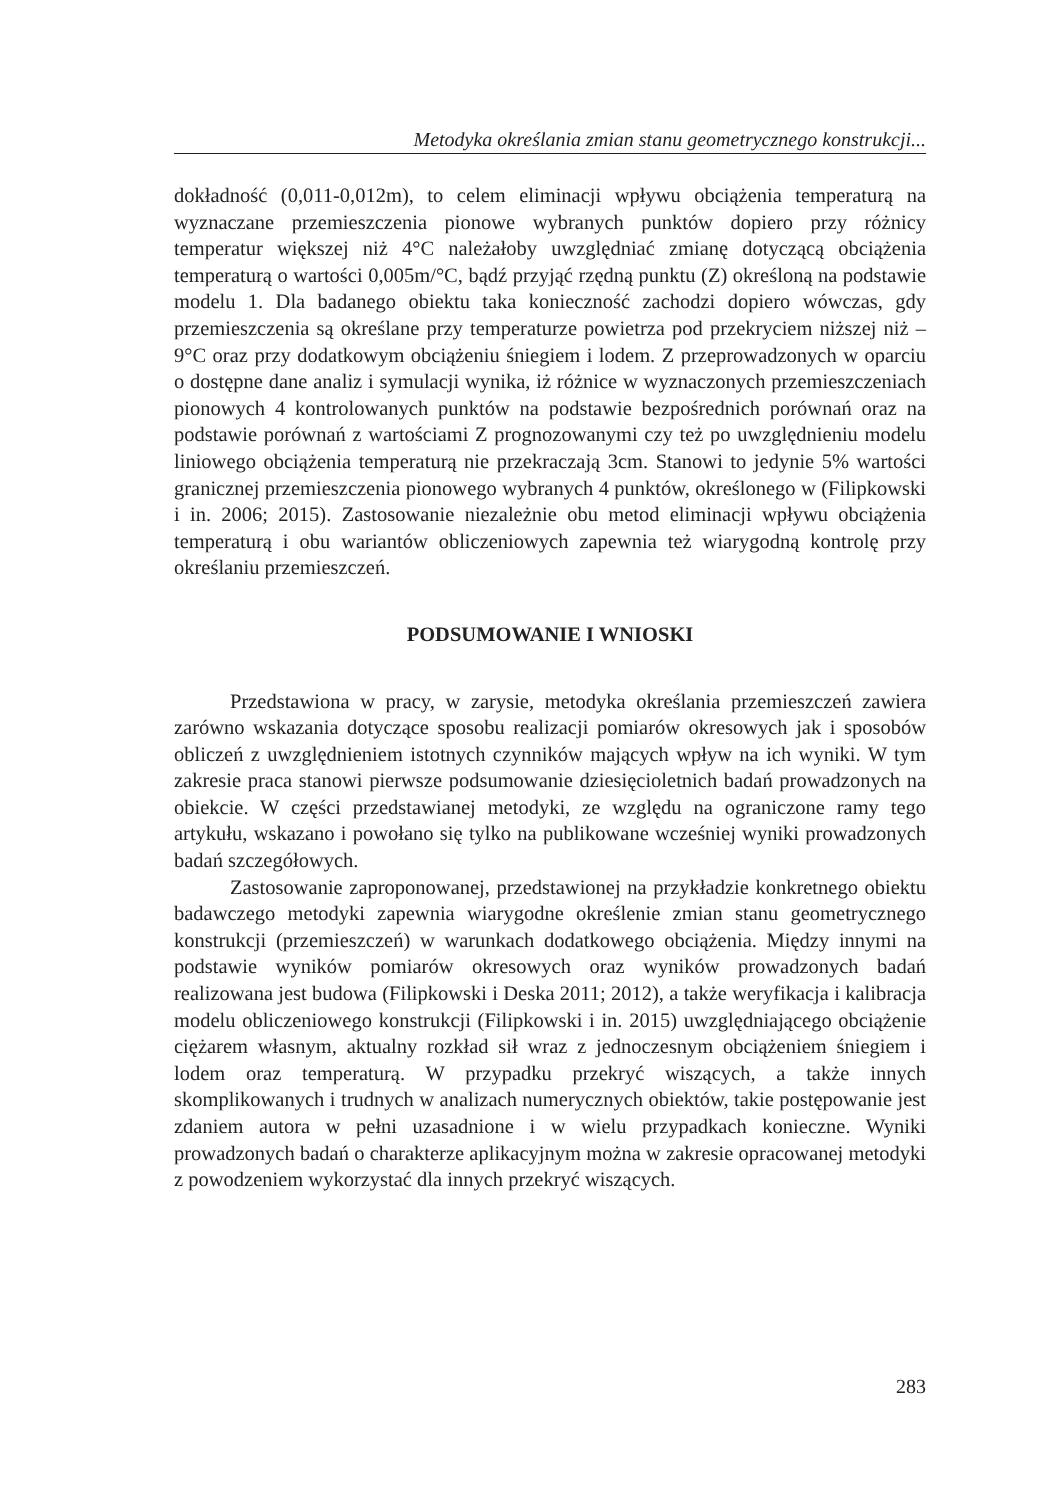Metodyka określania zmian stanu geometrycznego konstrukcji...
dokładność (0,011-0,012m), to celem eliminacji wpływu obciążenia temperaturą na wyznaczane przemieszczenia pionowe wybranych punktów dopiero przy różnicy temperatur większej niż 4°C należałoby uwzględniać zmianę dotyczącą obciążenia temperaturą o wartości 0,005m/°C, bądź przyjąć rzędną punktu (Z) określoną na podstawie modelu 1. Dla badanego obiektu taka konieczność zachodzi dopiero wówczas, gdy przemieszczenia są określane przy temperaturze powietrza pod przekryciem niższej niż – 9°C oraz przy dodatkowym obciążeniu śniegiem i lodem. Z przeprowadzonych w oparciu o dostępne dane analiz i symulacji wynika, iż różnice w wyznaczonych przemieszczeniach pionowych 4 kontrolowanych punktów na podstawie bezpośrednich porównań oraz na podstawie porównań z wartościami Z prognozowanymi czy też po uwzględnieniu modelu liniowego obciążenia temperaturą nie przekraczają 3cm. Stanowi to jedynie 5% wartości granicznej przemieszczenia pionowego wybranych 4 punktów, określonego w (Filipkowski i in. 2006; 2015). Zastosowanie niezależnie obu metod eliminacji wpływu obciążenia temperaturą i obu wariantów obliczeniowych zapewnia też wiarygodną kontrolę przy określaniu przemieszczeń.
PODSUMOWANIE I WNIOSKI
Przedstawiona w pracy, w zarysie, metodyka określania przemieszczeń zawiera zarówno wskazania dotyczące sposobu realizacji pomiarów okresowych jak i sposobów obliczeń z uwzględnieniem istotnych czynników mających wpływ na ich wyniki. W tym zakresie praca stanowi pierwsze podsumowanie dziesięcioletnich badań prowadzonych na obiekcie. W części przedstawianej metodyki, ze względu na ograniczone ramy tego artykułu, wskazano i powołano się tylko na publikowane wcześniej wyniki prowadzonych badań szczegółowych.
Zastosowanie zaproponowanej, przedstawionej na przykładzie konkretnego obiektu badawczego metodyki zapewnia wiarygodne określenie zmian stanu geometrycznego konstrukcji (przemieszczeń) w warunkach dodatkowego obciążenia. Między innymi na podstawie wyników pomiarów okresowych oraz wyników prowadzonych badań realizowana jest budowa (Filipkowski i Deska 2011; 2012), a także weryfikacja i kalibracja modelu obliczeniowego konstrukcji (Filipkowski i in. 2015) uwzględniającego obciążenie ciężarem własnym, aktualny rozkład sił wraz z jednoczesnym obciążeniem śniegiem i lodem oraz temperaturą. W przypadku przekryć wiszących, a także innych skomplikowanych i trudnych w analizach numerycznych obiektów, takie postępowanie jest zdaniem autora w pełni uzasadnione i w wielu przypadkach konieczne. Wyniki prowadzonych badań o charakterze aplikacyjnym można w zakresie opracowanej metodyki z powodzeniem wykorzystać dla innych przekryć wiszących.
283